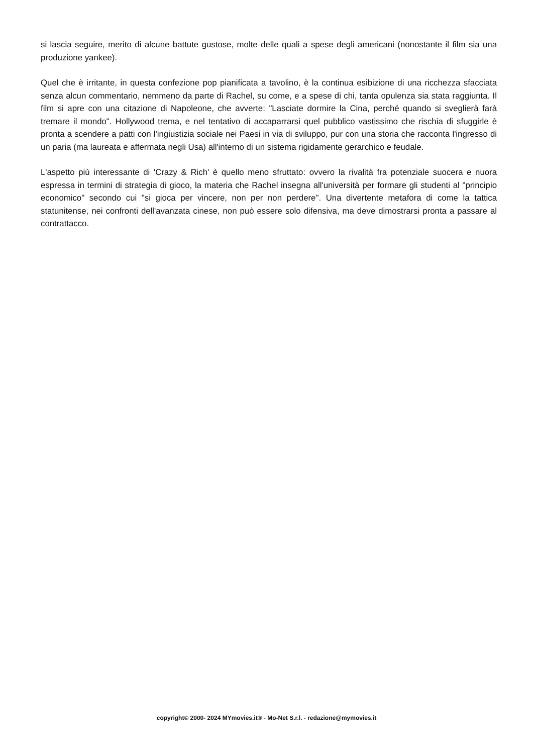si lascia seguire, merito di alcune battute gustose, molte delle quali a spese degli americani (nonostante il film sia una produzione yankee).
Quel che è irritante, in questa confezione pop pianificata a tavolino, è la continua esibizione di una ricchezza sfacciata senza alcun commentario, nemmeno da parte di Rachel, su come, e a spese di chi, tanta opulenza sia stata raggiunta. Il film si apre con una citazione di Napoleone, che avverte: "Lasciate dormire la Cina, perché quando si sveglierà farà tremare il mondo". Hollywood trema, e nel tentativo di accaparrarsi quel pubblico vastissimo che rischia di sfuggirle è pronta a scendere a patti con l'ingiustizia sociale nei Paesi in via di sviluppo, pur con una storia che racconta l'ingresso di un paria (ma laureata e affermata negli Usa) all'interno di un sistema rigidamente gerarchico e feudale.
L'aspetto più interessante di 'Crazy & Rich' è quello meno sfruttato: ovvero la rivalità fra potenziale suocera e nuora espressa in termini di strategia di gioco, la materia che Rachel insegna all'università per formare gli studenti al "principio economico" secondo cui "si gioca per vincere, non per non perdere". Una divertente metafora di come la tattica statunitense, nei confronti dell'avanzata cinese, non può essere solo difensiva, ma deve dimostrarsi pronta a passare al contrattacco.
copyright© 2000- 2024 MYmovies.it® - Mo-Net S.r.l. - redazione@mymovies.it